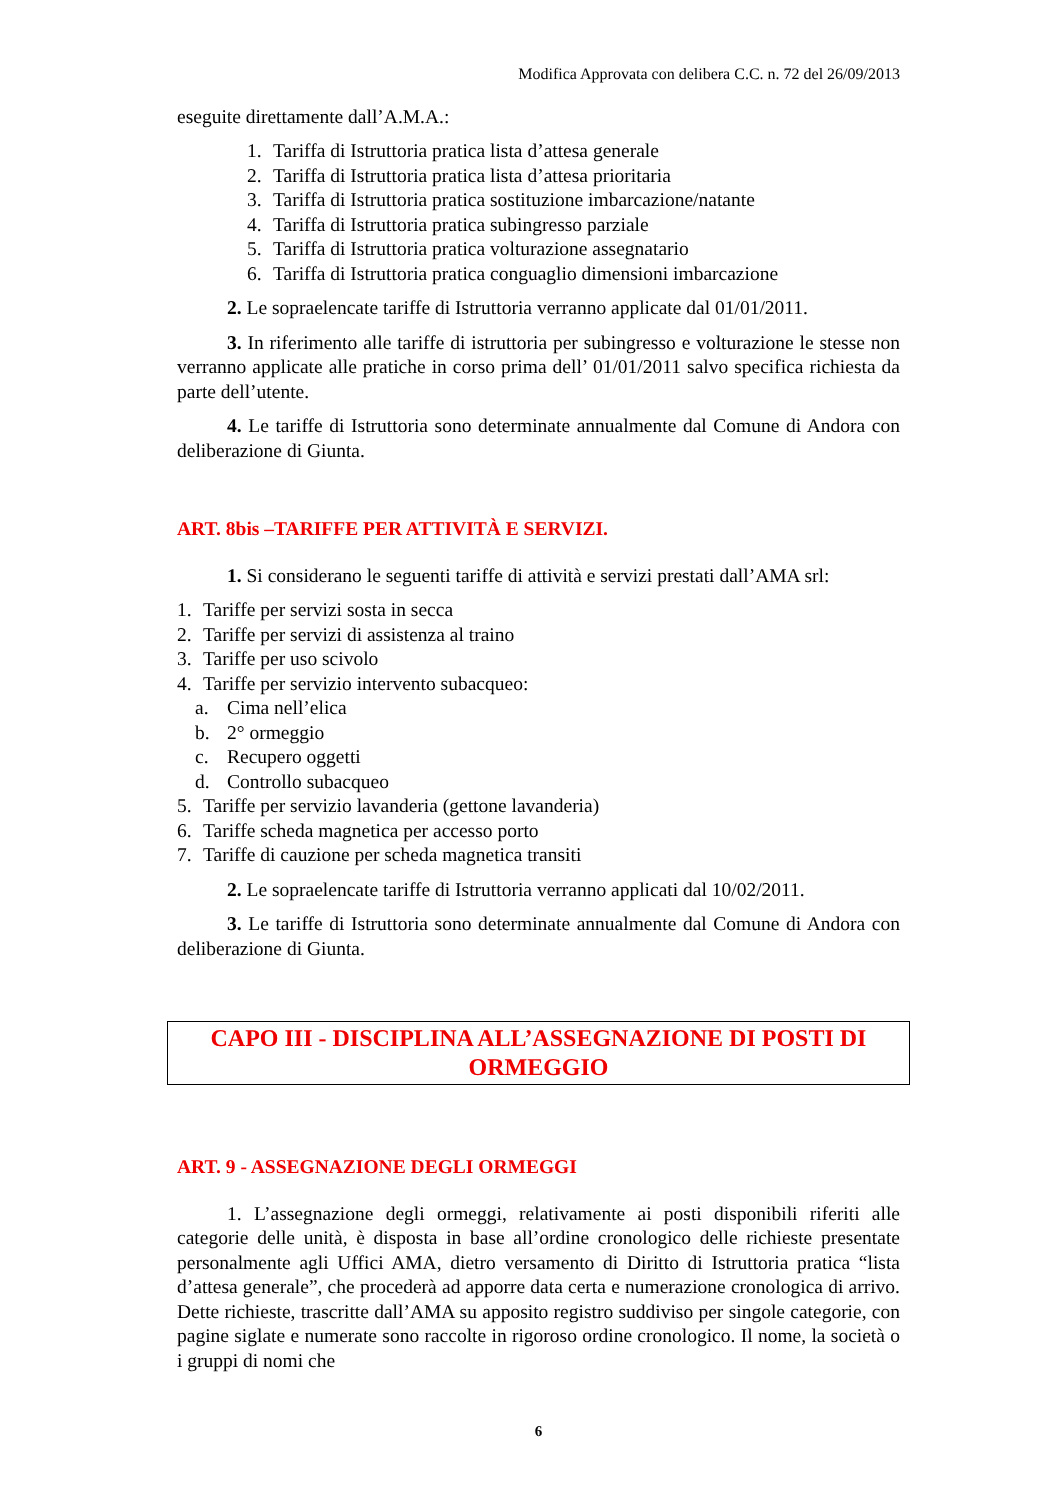Modifica Approvata con delibera C.C. n. 72 del 26/09/2013
eseguite direttamente dall’A.M.A.:
1. Tariffa di Istruttoria pratica lista d’attesa generale
2. Tariffa di Istruttoria pratica lista d’attesa prioritaria
3. Tariffa di Istruttoria pratica sostituzione imbarcazione/natante
4. Tariffa di Istruttoria pratica subingresso parziale
5. Tariffa di Istruttoria pratica volturazione assegnatario
6. Tariffa di Istruttoria pratica conguaglio dimensioni imbarcazione
2. Le sopraelencate tariffe di Istruttoria verranno applicate dal 01/01/2011.
3. In riferimento alle tariffe di istruttoria per subingresso e volturazione le stesse non verranno applicate alle pratiche in corso prima dell’ 01/01/2011 salvo specifica richiesta da parte dell’utente.
4. Le tariffe di Istruttoria sono determinate annualmente dal Comune di Andora con deliberazione di Giunta.
ART. 8bis –TARIFFE PER ATTIVITÀ E SERVIZI.
1. Si considerano le seguenti tariffe di attività e servizi prestati dall’AMA srl:
1. Tariffe per servizi sosta in secca
2. Tariffe per servizi di assistenza al traino
3. Tariffe per uso scivolo
4. Tariffe per servizio intervento subacqueo:
a. Cima nell’elica
b. 2° ormeggio
c. Recupero oggetti
d. Controllo subacqueo
5. Tariffe per servizio lavanderia (gettone lavanderia)
6. Tariffe scheda magnetica per accesso porto
7. Tariffe di cauzione per scheda magnetica transiti
2. Le sopraelencate tariffe di Istruttoria verranno applicati dal 10/02/2011.
3. Le tariffe di Istruttoria sono determinate annualmente dal Comune di Andora con deliberazione di Giunta.
CAPO III - DISCIPLINA ALL’ASSEGNAZIONE DI POSTI DI
ORMEGGIO
ART. 9 - ASSEGNAZIONE DEGLI ORMEGGI
1. L’assegnazione degli ormeggi, relativamente ai posti disponibili riferiti alle categorie delle unità, è disposta in base all’ordine cronologico delle richieste presentate personalmente agli Uffici AMA, dietro versamento di Diritto di Istruttoria pratica “lista d’attesa generale”, che procederà ad apporre data certa e numerazione cronologica di arrivo. Dette richieste, trascritte dall’AMA su apposito registro suddiviso per singole categorie, con pagine siglate e numerate sono raccolte in rigoroso ordine cronologico. Il nome, la società o i gruppi di nomi che
6